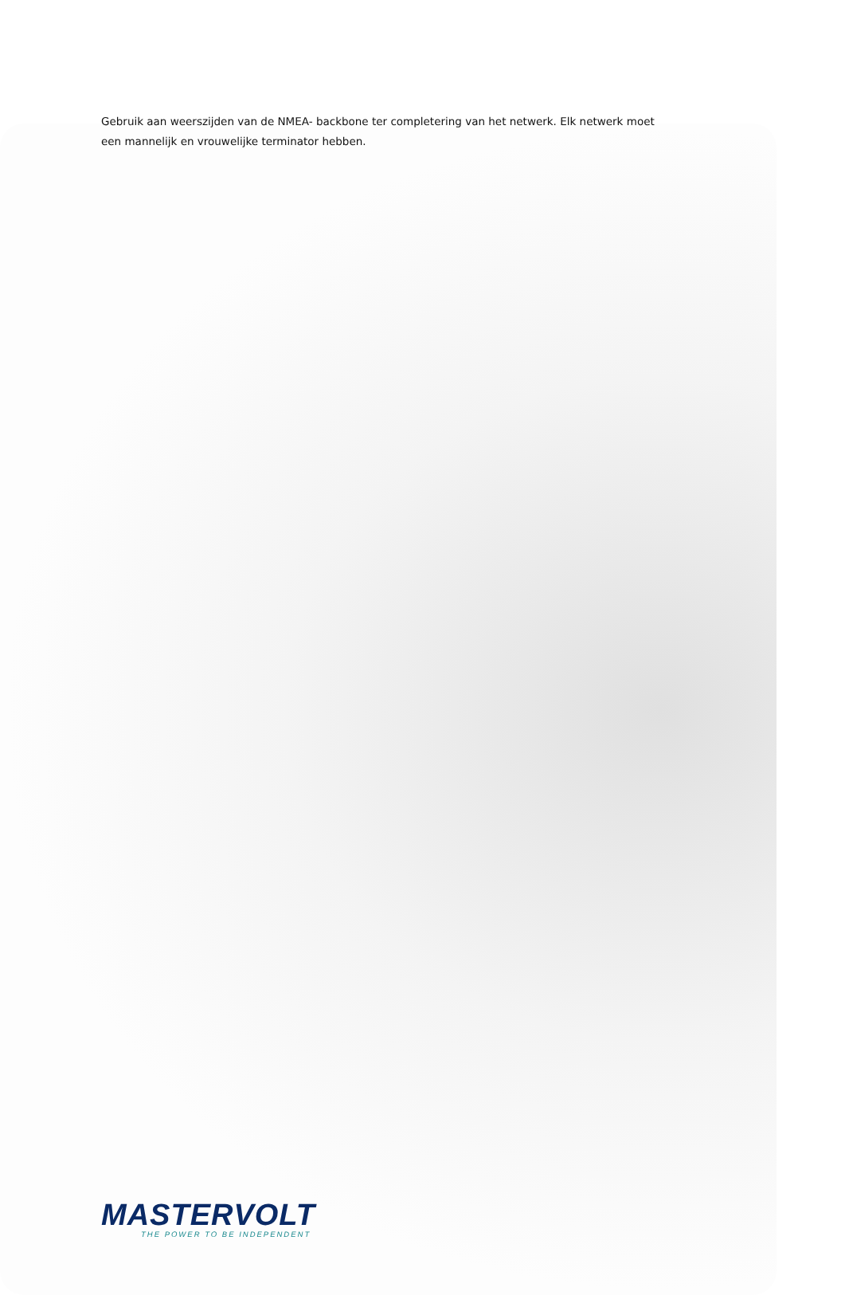Gebruik aan weerszijden van de NMEA- backbone ter completering van het netwerk. Elk netwerk moet een mannelijk en vrouwelijke terminator hebben.
MASTERVOLT
THE POWER TO BE INDEPENDENT